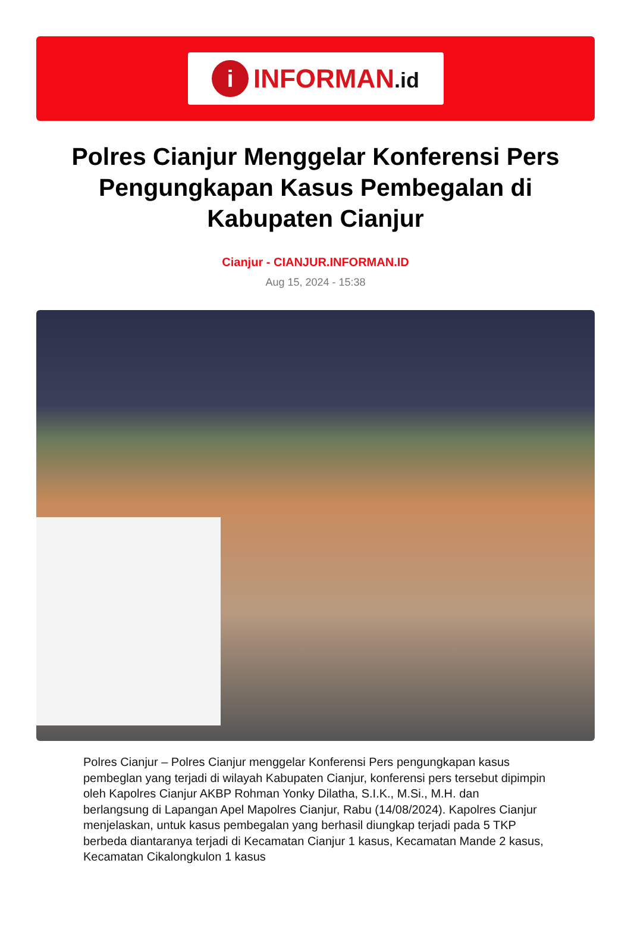i
INFORMAN.id
Polres Cianjur Menggelar Konferensi Pers Pengungkapan Kasus Pembegalan di Kabupaten Cianjur
Cianjur - CIANJUR.INFORMAN.ID
Aug 15, 2024 - 15:38
Polres Cianjur – Polres Cianjur menggelar Konferensi Pers pengungkapan kasus pembeglan yang terjadi di wilayah Kabupaten Cianjur, konferensi pers tersebut dipimpin oleh Kapolres Cianjur AKBP Rohman Yonky Dilatha, S.I.K., M.Si., M.H. dan berlangsung di Lapangan Apel Mapolres Cianjur, Rabu (14/08/2024). Kapolres Cianjur menjelaskan, untuk kasus pembegalan yang berhasil diungkap terjadi pada 5 TKP berbeda diantaranya terjadi di Kecamatan Cianjur 1 kasus, Kecamatan Mande 2 kasus, Kecamatan Cikalongkulon 1 kasus